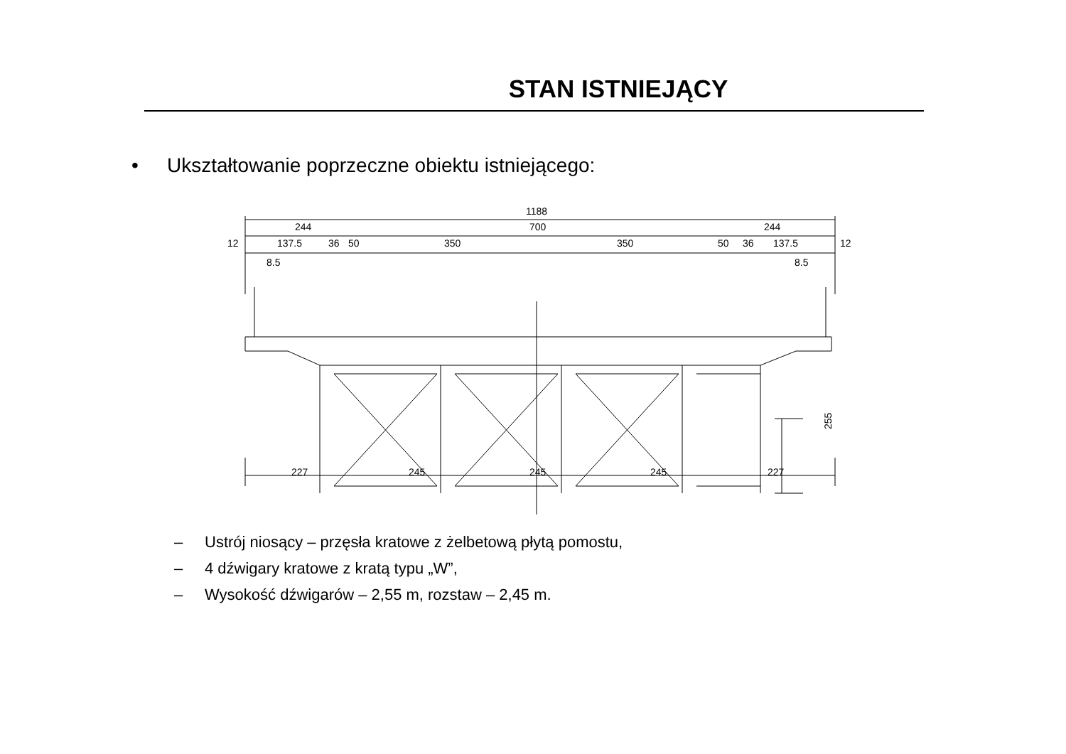STAN ISTNIEJĄCY
• Ukształtowanie poprzeczne obiektu istniejącego:
1188
244
700
244
12
137.5
36
50
350
350
50
36
137.5
12
8.5
8.5
227
245
245
245
227
255
– Ustrój niosący – przęsła kratowe z żelbetową płytą pomostu,
– 4 dźwigary kratowe z kratą typu „W”,
– Wysokość dźwigarów – 2,55 m, rozstaw – 2,45 m.